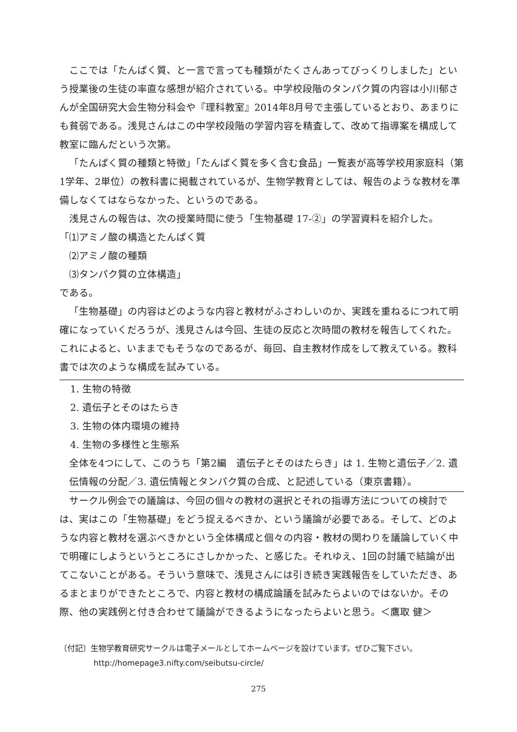ここでは「たんぱく質、と一言で言っても種類がたくさんあってびっくりしました」という授業後の生徒の率直な感想が紹介されている。中学校段階のタンパク質の内容は小川郁さんが全国研究大会生物分科会や『理科教室』2014年8月号で主張しているとおり、あまりにも貧弱である。浅見さんはこの中学校段階の学習内容を精査して、改めて指導案を構成して教室に臨んだという次第。
「たんぱく質の種類と特徴」「たんぱく質を多く含む食品」一覧表が高等学校用家庭科（第1学年、2単位）の教科書に掲載されているが、生物学教育としては、報告のような教材を準備しなくてはならなかった、というのである。
浅見さんの報告は、次の授業時間に使う「生物基礎 17-②」の学習資料を紹介した。
「⑴アミノ酸の構造とたんぱく質
⑵アミノ酸の種類
⑶タンパク質の立体構造」
である。
「生物基礎」の内容はどのような内容と教材がふさわしいのか、実践を重ねるにつれて明確になっていくだろうが、浅見さんは今回、生徒の反応と次時間の教材を報告してくれた。これによると、いままでもそうなのであるが、毎回、自主教材作成をして教えている。教科書では次のような構成を試みている。
1. 生物の特徴
2. 遺伝子とそのはたらき
3. 生物の体内環境の維持
4. 生物の多様性と生態系
全体を4つにして、このうち「第2編　遺伝子とそのはたらき」は 1. 生物と遺伝子／2. 遺伝情報の分配／3. 遺伝情報とタンパク質の合成、と記述している（東京書籍）。
サークル例会での議論は、今回の個々の教材の選択とそれの指導方法についての検討では、実はこの「生物基礎」をどう捉えるべきか、という議論が必要である。そして、どのような内容と教材を選ぶべきかという全体構成と個々の内容・教材の関わりを議論していく中で明確にしようというところにさしかかった、と感じた。それゆえ、1回の討議で結論が出てこないことがある。そういう意味で、浅見さんには引き続き実践報告をしていただき、あるまとまりができたところで、内容と教材の構成論議を試みたらよいのではないか。その際、他の実践例と付き合わせて議論ができるようになったらよいと思う。＜鷹取 健＞
〔付記〕生物学教育研究サークルは電子メールとしてホームページを設けています。ぜひご覧下さい。
http://homepage3.nifty.com/seibutsu-circle/
275